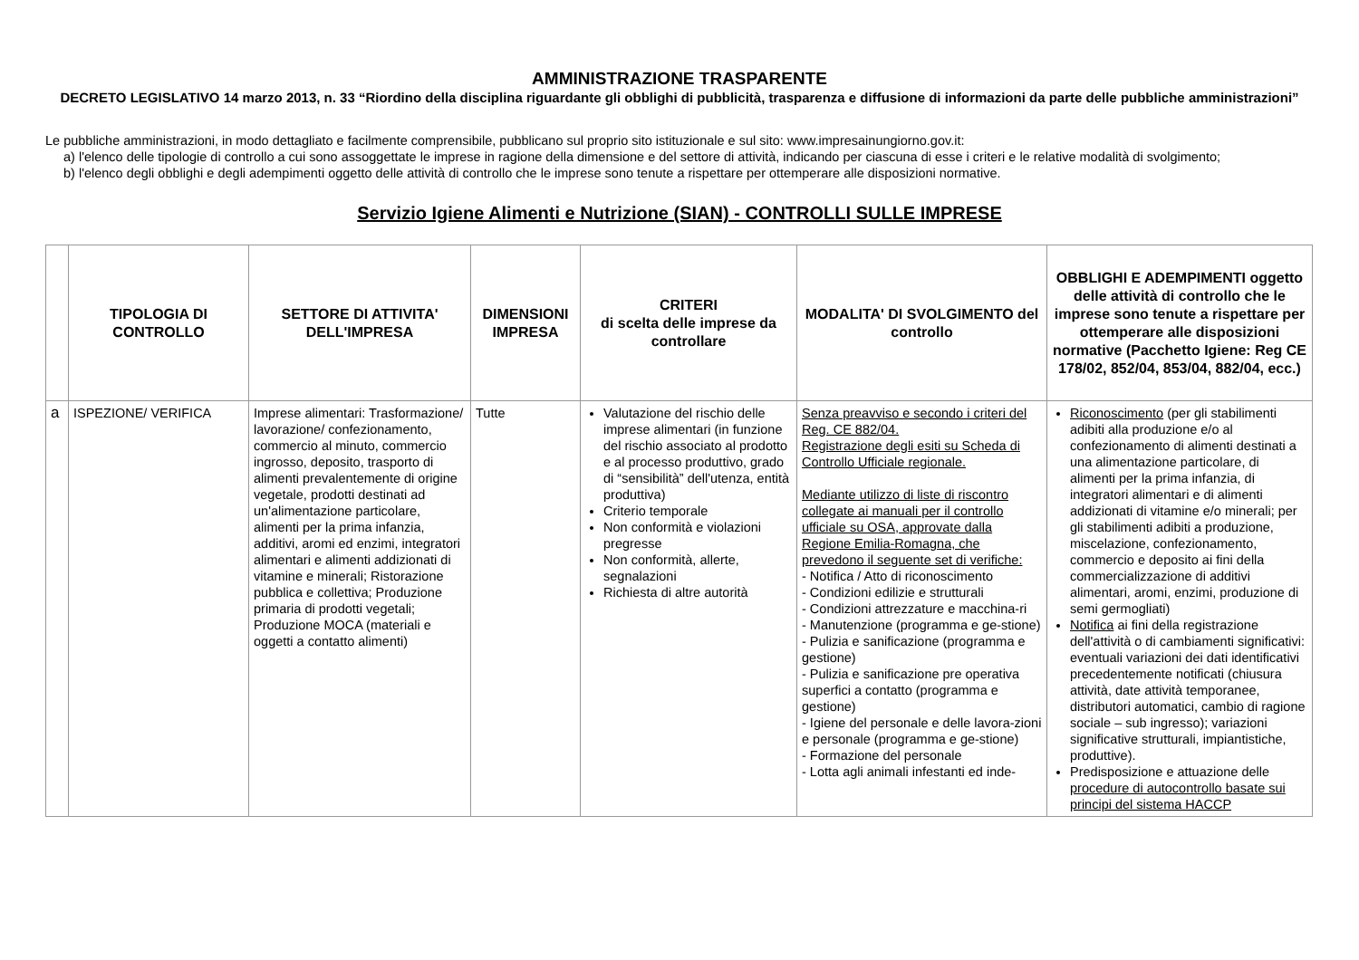AMMINISTRAZIONE TRASPARENTE
DECRETO LEGISLATIVO 14 marzo 2013, n. 33 “Riordino della disciplina riguardante gli obblighi di pubblicità, trasparenza e diffusione di informazioni da parte delle pubbliche amministrazioni”
Le pubbliche amministrazioni, in modo dettagliato e facilmente comprensibile, pubblicano sul proprio sito istituzionale e sul sito: www.impresainungiorno.gov.it:
a) l'elenco delle tipologie di controllo a cui sono assoggettate le imprese in ragione della dimensione e del settore di attività, indicando per ciascuna di esse i criteri e le relative modalità di svolgimento;
b) l'elenco degli obblighi e degli adempimenti oggetto delle attività di controllo che le imprese sono tenute a rispettare per ottemperare alle disposizioni normative.
Servizio Igiene Alimenti e Nutrizione (SIAN) - CONTROLLI SULLE IMPRESE
| | TIPOLOGIA DI CONTROLLO | SETTORE DI ATTIVITA' DELL'IMPRESA | DIMENSIONI IMPRESA | CRITERI di scelta delle imprese da controllare | MODALITA' DI SVOLGIMENTO del controllo | OBBLIGHI E ADEMPIMENTI oggetto delle attività di controllo che le imprese sono tenute a rispettare per ottemperare alle disposizioni normative (Pacchetto Igiene: Reg CE 178/02, 852/04, 853/04, 882/04, ecc.) |
| --- | --- | --- | --- | --- | --- | --- |
| a | ISPEZIONE/ VERIFICA | Imprese alimentari: Trasformazione/ lavorazione/ confezionamento, commercio al minuto, commercio ingrosso, deposito, trasporto di alimenti prevalentemente di origine vegetale, prodotti destinati ad un'alimentazione particolare, alimenti per la prima infanzia, additivi, aromi ed enzimi, integratori alimentari e alimenti addizionati di vitamine e minerali; Ristorazione pubblica e collettiva; Produzione primaria di prodotti vegetali; Produzione MOCA (materiali e oggetti a contatto alimenti) | Tutte | Valutazione del rischio delle imprese alimentari (in funzione del rischio associato al prodotto e al processo produttivo, grado di “sensibilità” dell'utenza, entità produttiva) Criterio temporale Non conformità e violazioni pregresse Non conformità, allerte, segnalazioni Richiesta di altre autorità | Senza preavviso e secondo i criteri del Reg. CE 882/04. Registrazione degli esiti su Scheda di Controllo Ufficiale regionale. Mediante utilizzo di liste di riscontro collegate ai manuali per il controllo ufficiale su OSA, approvate dalla Regione Emilia-Romagna, che prevedono il seguente set di verifiche: - Notifica / Atto di riconoscimento - Condizioni edilizie e strutturali - Condizioni attrezzature e macchina-ri - Manutenzione (programma e ge-stione) - Pulizia e sanificazione (programma e gestione) - Pulizia e sanificazione pre operativa superfici a contatto (programma e gestione) - Igiene del personale e delle lavora-zioni e personale (programma e ge-stione) - Formazione del personale - Lotta agli animali infestanti ed inde- | Riconoscimento (per gli stabilimenti adibiti alla produzione e/o al confezionamento di alimenti destinati a una alimentazione particolare, di alimenti per la prima infanzia, di integratori alimentari e di alimenti addizionati di vitamine e/o minerali; per gli stabilimenti adibiti a produzione, miscelazione, confezionamento, commercio e deposito ai fini della commercializzazione di additivi alimentari, aromi, enzimi, produzione di semi germogliati) Notifica ai fini della registrazione dell'attività o di cambiamenti significativi: eventuali variazioni dei dati identificativi precedentemente notificati (chiusura attività, date attività temporanee, distributori automatici, cambio di ragione sociale – sub ingresso); variazioni significative strutturali, impiantistiche, produttive). Predisposizione e attuazione delle procedure di autocontrollo basate sui principi del sistema HACCP |